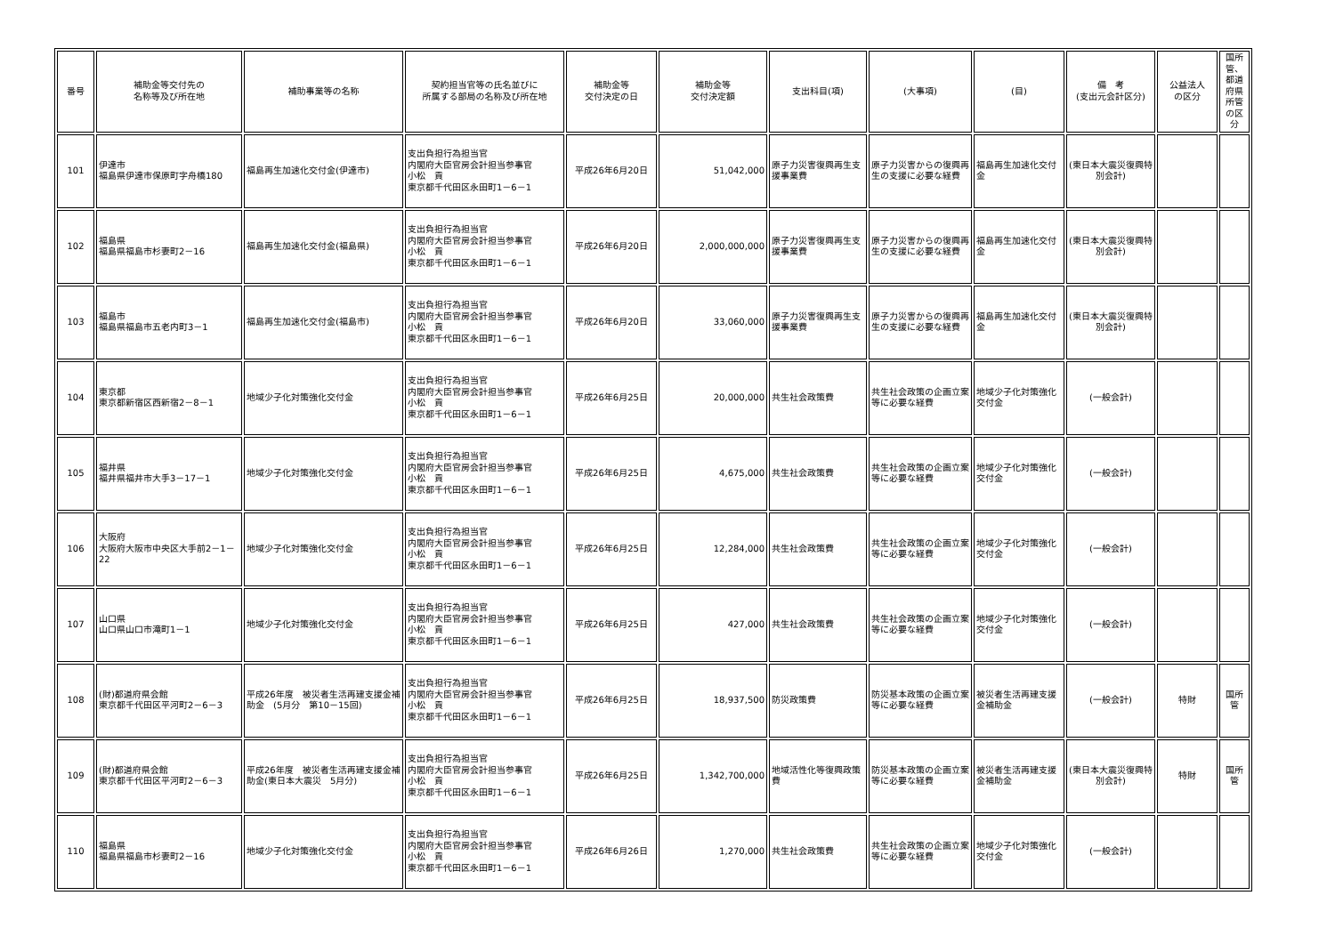| 番号 | 補助金等交付先の 名称等及び所在地 | 補助事業等の名称 | 契約担当官等の氏名並びに 所属する部局の名称及び所在地 | 補助金等 交付決定の日 | 補助金等 交付決定額 | 支出科目(項) | (大事項) | (目) | 備 考 (支出元会計区分) | 公益法人 の区分 | 国所管、 都道府県 所管の区分 |
| --- | --- | --- | --- | --- | --- | --- | --- | --- | --- | --- | --- |
| 101 | 伊達市 福島県伊達市保原町字舟橋180 | 福島再生加速化交付金(伊達市) | 支出負担行為担当官 内閣府大臣官房会計担当参事官 小松 貢 東京都千代田区永田町1－6－1 | 平成26年6月20日 | 51,042,000 | 原子力災害復興再生支援事業費 | 原子力災害からの復興再生の支援に必要な経費 | 福島再生加速化交付金 | (東日本大震災復興特別会計) | | |
| 102 | 福島県 福島県福島市杉妻町2－16 | 福島再生加速化交付金(福島県) | 支出負担行為担当官 内閣府大臣官房会計担当参事官 小松 貢 東京都千代田区永田町1－6－1 | 平成26年6月20日 | 2,000,000,000 | 原子力災害復興再生支援事業費 | 原子力災害からの復興再生の支援に必要な経費 | 福島再生加速化交付金 | (東日本大震災復興特別会計) | | |
| 103 | 福島市 福島県福島市五老内町3－1 | 福島再生加速化交付金(福島市) | 支出負担行為担当官 内閣府大臣官房会計担当参事官 小松 貢 東京都千代田区永田町1－6－1 | 平成26年6月20日 | 33,060,000 | 原子力災害復興再生支援事業費 | 原子力災害からの復興再生の支援に必要な経費 | 福島再生加速化交付金 | (東日本大震災復興特別会計) | | |
| 104 | 東京都 東京都新宿区西新宿2－8－1 | 地域少子化対策強化交付金 | 支出負担行為担当官 内閣府大臣官房会計担当参事官 小松 貢 東京都千代田区永田町1－6－1 | 平成26年6月25日 | 20,000,000 | 共生社会政策費 | 共生社会政策の企画立案等に必要な経費 | 地域少子化対策強化交付金 | (一般会計) | | |
| 105 | 福井県 福井県福井市大手3－17－1 | 地域少子化対策強化交付金 | 支出負担行為担当官 内閣府大臣官房会計担当参事官 小松 貢 東京都千代田区永田町1－6－1 | 平成26年6月25日 | 4,675,000 | 共生社会政策費 | 共生社会政策の企画立案等に必要な経費 | 地域少子化対策強化交付金 | (一般会計) | | |
| 106 | 大阪府 大阪府大阪市中央区大手前2－1－22 | 地域少子化対策強化交付金 | 支出負担行為担当官 内閣府大臣官房会計担当参事官 小松 貢 東京都千代田区永田町1－6－1 | 平成26年6月25日 | 12,284,000 | 共生社会政策費 | 共生社会政策の企画立案等に必要な経費 | 地域少子化対策強化交付金 | (一般会計) | | |
| 107 | 山口県 山口県山口市滝町1－1 | 地域少子化対策強化交付金 | 支出負担行為担当官 内閣府大臣官房会計担当参事官 小松 貢 東京都千代田区永田町1－6－1 | 平成26年6月25日 | 427,000 | 共生社会政策費 | 共生社会政策の企画立案等に必要な経費 | 地域少子化対策強化交付金 | (一般会計) | | |
| 108 | (財)都道府県会館 東京都千代田区平河町2－6－3 | 平成26年度 被災者生活再建支援金補助金 (5月分 第10－15回) | 支出負担行為担当官 内閣府大臣官房会計担当参事官 小松 貢 東京都千代田区永田町1－6－1 | 平成26年6月25日 | 18,937,500 | 防災政策費 | 防災基本政策の企画立案等に必要な経費 | 被災者生活再建支援金補助金 | (一般会計) | 特財 | 国所管 |
| 109 | (財)都道府県会館 東京都千代田区平河町2－6－3 | 平成26年度 被災者生活再建支援金補助金(東日本大震災 5月分) | 支出負担行為担当官 内閣府大臣官房会計担当参事官 小松 貢 東京都千代田区永田町1－6－1 | 平成26年6月25日 | 1,342,700,000 | 地域活性化等復興政策費 | 防災基本政策の企画立案等に必要な経費 | 被災者生活再建支援金補助金 | (東日本大震災復興特別会計) | 特財 | 国所管 |
| 110 | 福島県 福島県福島市杉妻町2－16 | 地域少子化対策強化交付金 | 支出負担行為担当官 内閣府大臣官房会計担当参事官 小松 貢 東京都千代田区永田町1－6－1 | 平成26年6月26日 | 1,270,000 | 共生社会政策費 | 共生社会政策の企画立案等に必要な経費 | 地域少子化対策強化交付金 | (一般会計) | | |